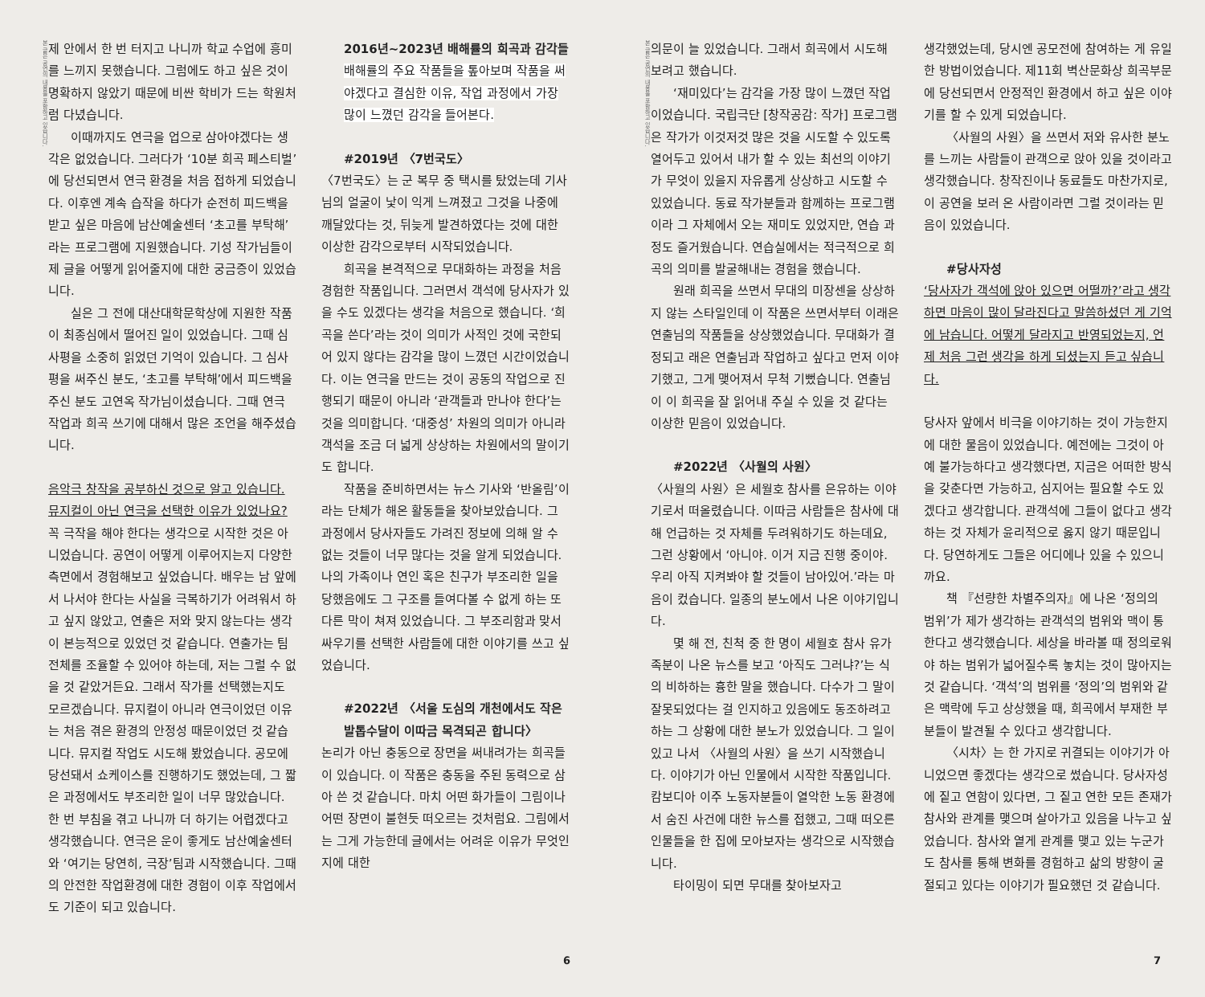본 글은 공연의 내용을 포함하고 있습니다.
제 안에서 한 번 터지고 나니까 학교 수업에 흥미를 느끼지 못했습니다. 그럼에도 하고 싶은 것이 명확하지 않았기 때문에 비싼 학비가 드는 학원처럼 다녔습니다.
이때까지도 연극을 업으로 삼아야겠다는 생각은 없었습니다. 그러다가 ‘10분 희곡 페스티벌’에 당선되면서 연극 환경을 처음 접하게 되었습니다. 이후엔 계속 습작을 하다가 순전히 피드백을 받고 싶은 마음에 남산예술센터 ‘초고를 부탁해’라는 프로그램에 지원했습니다. 기성 작가님들이 제 글을 어떻게 읽어줄지에 대한 궁금증이 있었습니다.
실은 그 전에 대산대학문학상에 지원한 작품이 최종심에서 떨어진 일이 있었습니다. 그때 심사평을 소중히 읽었던 기억이 있습니다. 그 심사평을 써주신 분도, ‘초고를 부탁해’에서 피드백을 주신 분도 고연옥 작가님이셨습니다. 그때 연극 작업과 희곡 쓰기에 대해서 많은 조언을 해주셨습니다.
음악극 창작을 공부하신 것으로 알고 있습니다. 뮤지컬이 아닌 연극을 선택한 이유가 있었나요?
꼭 극작을 해야 한다는 생각으로 시작한 것은 아니었습니다. 공연이 어떻게 이루어지는지 다양한 측면에서 경험해보고 싶었습니다. 배우는 남 앞에서 나서야 한다는 사실을 극복하기가 어려워서 하고 싶지 않았고, 연출은 저와 맞지 않는다는 생각이 본능적으로 있었던 것 같습니다. 연출가는 팀 전체를 조율할 수 있어야 하는데, 저는 그럴 수 없을 것 같았거든요. 그래서 작가를 선택했는지도 모르겠습니다. 뮤지컬이 아니라 연극이었던 이유는 처음 겪은 환경의 안정성 때문이었던 것 같습니다. 뮤지컬 작업도 시도해 봤었습니다. 공모에 당선돼서 쇼케이스를 진행하기도 했었는데, 그 짧은 과정에서도 부조리한 일이 너무 많았습니다. 한 번 부침을 겪고 나니까 더 하기는 어렵겠다고 생각했습니다. 연극은 운이 좋게도 남산예술센터와 ‘여기는 당연히, 극장’팀과 시작했습니다. 그때의 안전한 작업환경에 대한 경험이 이후 작업에서도 기준이 되고 있습니다.
2016년~2023년 배해률의 희곡과 감각들
배해률의 주요 작품들을 톺아보며 작품을 써야겠다고 결심한 이유, 작업 과정에서 가장 많이 느꼈던 감각을 들어본다.
#2019년 〈7번국도〉
〈7번국도〉는 군 복무 중 택시를 탔었는데 기사님의 얼굴이 낯이 익게 느껴졌고 그것을 나중에 깨달았다는 것, 뒤늦게 발견하였다는 것에 대한 이상한 감각으로부터 시작되었습니다.
희곡을 본격적으로 무대화하는 과정을 처음 경험한 작품입니다. 그러면서 객석에 당사자가 있을 수도 있겠다는 생각을 처음으로 했습니다. ‘희곡을 쓴다’라는 것이 의미가 사적인 것에 국한되어 있지 않다는 감각을 많이 느꼈던 시간이었습니다. 이는 연극을 만드는 것이 공동의 작업으로 진행되기 때문이 아니라 ‘관객들과 만나야 한다’는 것을 의미합니다. ‘대중성’ 차원의 의미가 아니라 객석을 조금 더 넓게 상상하는 차원에서의 말이기도 합니다.
작품을 준비하면서는 뉴스 기사와 ‘반올림’이라는 단체가 해온 활동들을 찾아보았습니다. 그 과정에서 당사자들도 가려진 정보에 의해 알 수 없는 것들이 너무 많다는 것을 알게 되었습니다. 나의 가족이나 연인 혹은 친구가 부조리한 일을 당했음에도 그 구조를 들여다볼 수 없게 하는 또 다른 막이 쳐져 있었습니다. 그 부조리함과 맞서 싸우기를 선택한 사람들에 대한 이야기를 쓰고 싶었습니다.
#2022년 〈서울 도심의 개천에서도 작은발톱수달이 이따금 목격되곤 합니다〉
논리가 아닌 충동으로 장면을 써내려가는 희곡들이 있습니다. 이 작품은 충동을 주된 동력으로 삼아 쓴 것 같습니다. 마치 어떤 화가들이 그림이나 어떤 장면이 불현듯 떠오르는 것처럼요. 그림에서는 그게 가능한데 글에서는 어려운 이유가 무엇인지에 대한
6
본 글은 공연의 내용을 포함하고 있습니다.
의문이 늘 있었습니다. 그래서 희곡에서 시도해 보려고 했습니다.
‘재미있다’는 감각을 가장 많이 느꼈던 작업이었습니다. 국립극단 [창작공감: 작가] 프로그램은 작가가 이것저것 많은 것을 시도할 수 있도록 열어두고 있어서 내가 할 수 있는 최선의 이야기가 무엇이 있을지 자유롭게 상상하고 시도할 수 있었습니다. 동료 작가분들과 함께하는 프로그램이라 그 자체에서 오는 재미도 있었지만, 연습 과정도 즐거웠습니다. 연습실에서는 적극적으로 희곡의 의미를 발굴해내는 경험을 했습니다.
원래 희곡을 쓰면서 무대의 미장센을 상상하지 않는 스타일인데 이 작품은 쓰면서부터 이래은 연출님의 작품들을 상상했었습니다. 무대화가 결정되고 래은 연출님과 작업하고 싶다고 먼저 이야기했고, 그게 맺어져서 무척 기뻤습니다. 연출님이 이 희곡을 잘 읽어내 주실 수 있을 것 같다는 이상한 믿음이 있었습니다.
#2022년 〈사월의 사원〉
〈사월의 사원〉은 세월호 참사를 은유하는 이야기로서 떠올렸습니다. 이따금 사람들은 참사에 대해 언급하는 것 자체를 두려워하기도 하는데요, 그런 상황에서 ‘아니야. 이거 지금 진행 중이야. 우리 아직 지켜봐야 할 것들이 남아있어.’라는 마음이 컸습니다. 일종의 분노에서 나온 이야기입니다.
몇 해 전, 친척 중 한 명이 세월호 참사 유가족분이 나온 뉴스를 보고 ‘아직도 그러냐?’는 식의 비하하는 흉한 말을 했습니다. 다수가 그 말이 잘못되었다는 걸 인지하고 있음에도 동조하려고 하는 그 상황에 대한 분노가 있었습니다. 그 일이 있고 나서 〈사월의 사원〉을 쓰기 시작했습니다. 이야기가 아닌 인물에서 시작한 작품입니다. 캄보디아 이주 노동자분들이 열악한 노동 환경에서 숨진 사건에 대한 뉴스를 접했고, 그때 떠오른 인물들을 한 집에 모아보자는 생각으로 시작했습니다.
타이밍이 되면 무대를 찾아보자고
생각했었는데, 당시엔 공모전에 참여하는 게 유일한 방법이었습니다. 제11회 벽산문화상 희곡부문에 당선되면서 안정적인 환경에서 하고 싶은 이야기를 할 수 있게 되었습니다.
〈사월의 사원〉을 쓰면서 저와 유사한 분노를 느끼는 사람들이 관객으로 앉아 있을 것이라고 생각했습니다. 창작진이나 동료들도 마찬가지로, 이 공연을 보러 온 사람이라면 그럴 것이라는 믿음이 있었습니다.
#당사자성
‘당사자가 객석에 앉아 있으면 어떨까?’라고 생각하면 마음이 많이 달라진다고 말씀하셨던 게 기억에 남습니다. 어떻게 달라지고 반영되었는지, 언제 처음 그런 생각을 하게 되셨는지 듣고 싶습니다.
당사자 앞에서 비극을 이야기하는 것이 가능한지에 대한 물음이 있었습니다. 예전에는 그것이 아예 불가능하다고 생각했다면, 지금은 어떠한 방식을 갖춘다면 가능하고, 심지어는 필요할 수도 있겠다고 생각합니다. 관객석에 그들이 없다고 생각하는 것 자체가 윤리적으로 옳지 않기 때문입니다. 당연하게도 그들은 어디에나 있을 수 있으니까요.
책 『선량한 차별주의자』에 나온 ‘정의의 범위’가 제가 생각하는 관객석의 범위와 맥이 통한다고 생각했습니다. 세상을 바라볼 때 정의로워야 하는 범위가 넓어질수록 놓치는 것이 많아지는 것 같습니다. ‘객석’의 범위를 ‘정의’의 범위와 같은 맥락에 두고 상상했을 때, 희곡에서 부재한 부분들이 발견될 수 있다고 생각합니다.
〈시차〉는 한 가지로 귀결되는 이야기가 아니었으면 좋겠다는 생각으로 썼습니다. 당사자성에 짙고 연함이 있다면, 그 짙고 연한 모든 존재가 참사와 관계를 맺으며 살아가고 있음을 나누고 싶었습니다. 참사와 옅게 관계를 맺고 있는 누군가도 참사를 통해 변화를 경험하고 삶의 방향이 굴절되고 있다는 이야기가 필요했던 것 같습니다.
7